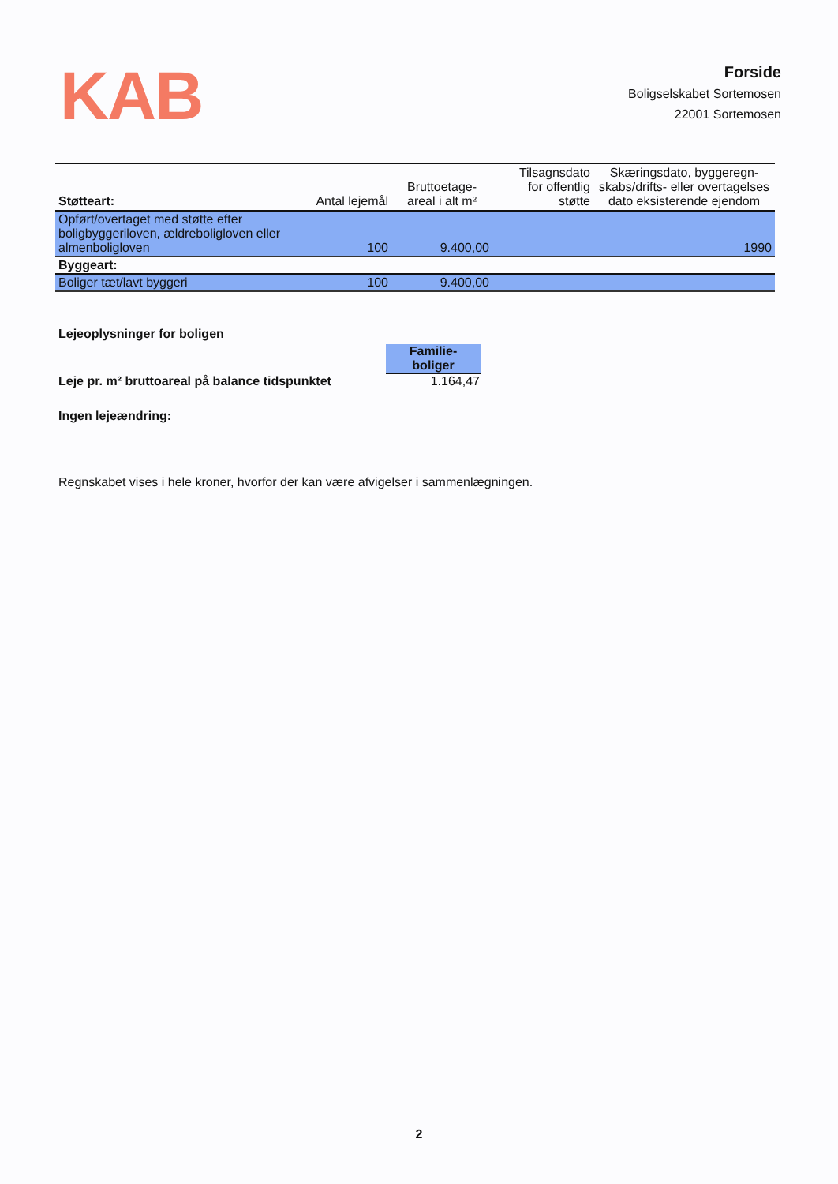KAB
Forside
Boligselskabet Sortemosen
22001 Sortemosen
| Støtteart: | Antal lejemål | Bruttoetage- areal i alt m² | Tilsagnsdato for offentlig støtte | Skæringsdato, byggeregn- skabs/drifts- eller overtagelses dato eksisterende ejendom |
| --- | --- | --- | --- | --- |
| Opført/overtaget med støtte efter boligbyggeriloven, ældreboligloven eller almenboligloven | 100 | 9.400,00 | | 1990 |
| Byggeart: | | | | |
| Boliger tæt/lavt byggeri | 100 | 9.400,00 | | |
Lejeoplysninger for boligen
Familie-
boliger
Leje pr. m² bruttoareal på balance tidspunktet 1.164,47
Ingen lejeændring:
Regnskabet vises i hele kroner, hvorfor der kan være afvigelser i sammenlægningen.
2